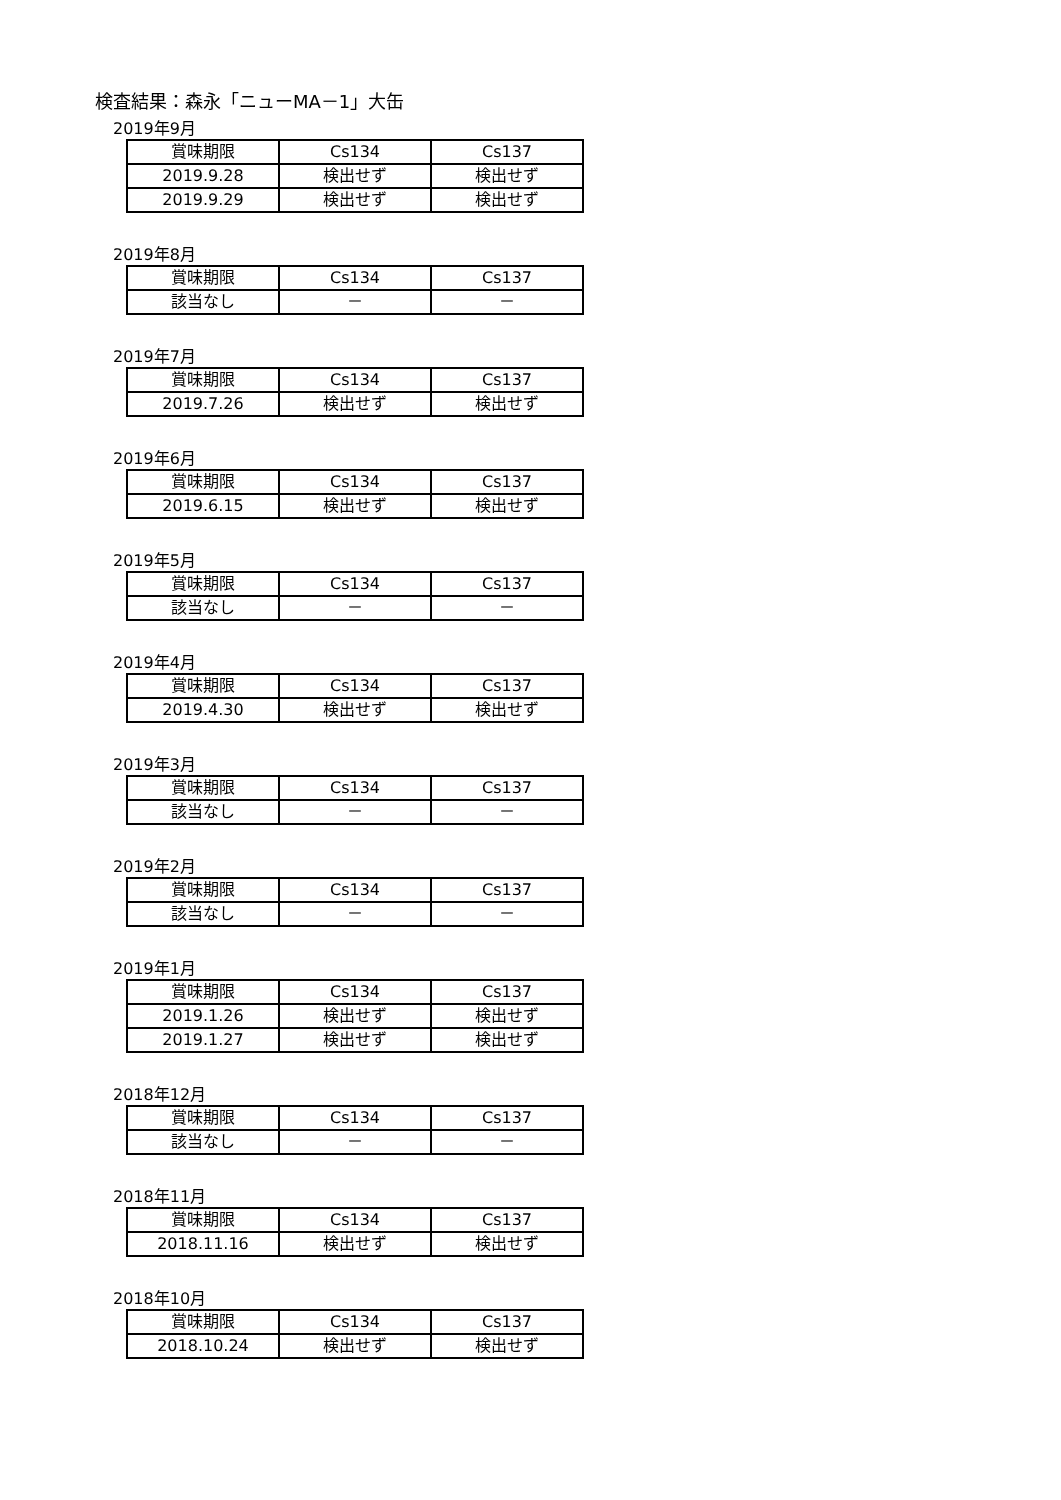検査結果：森永「ニューMA－1」大缶
2019年9月
| 賞味期限 | Cs134 | Cs137 |
| 2019.9.28 | 検出せず | 検出せず |
| 2019.9.29 | 検出せず | 検出せず |
2019年8月
| 賞味期限 | Cs134 | Cs137 |
| 該当なし | － | － |
2019年7月
| 賞味期限 | Cs134 | Cs137 |
| 2019.7.26 | 検出せず | 検出せず |
2019年6月
| 賞味期限 | Cs134 | Cs137 |
| 2019.6.15 | 検出せず | 検出せず |
2019年5月
| 賞味期限 | Cs134 | Cs137 |
| 該当なし | － | － |
2019年4月
| 賞味期限 | Cs134 | Cs137 |
| 2019.4.30 | 検出せず | 検出せず |
2019年3月
| 賞味期限 | Cs134 | Cs137 |
| 該当なし | － | － |
2019年2月
| 賞味期限 | Cs134 | Cs137 |
| 該当なし | － | － |
2019年1月
| 賞味期限 | Cs134 | Cs137 |
| 2019.1.26 | 検出せず | 検出せず |
| 2019.1.27 | 検出せず | 検出せず |
2018年12月
| 賞味期限 | Cs134 | Cs137 |
| 該当なし | － | － |
2018年11月
| 賞味期限 | Cs134 | Cs137 |
| 2018.11.16 | 検出せず | 検出せず |
2018年10月
| 賞味期限 | Cs134 | Cs137 |
| 2018.10.24 | 検出せず | 検出せず |